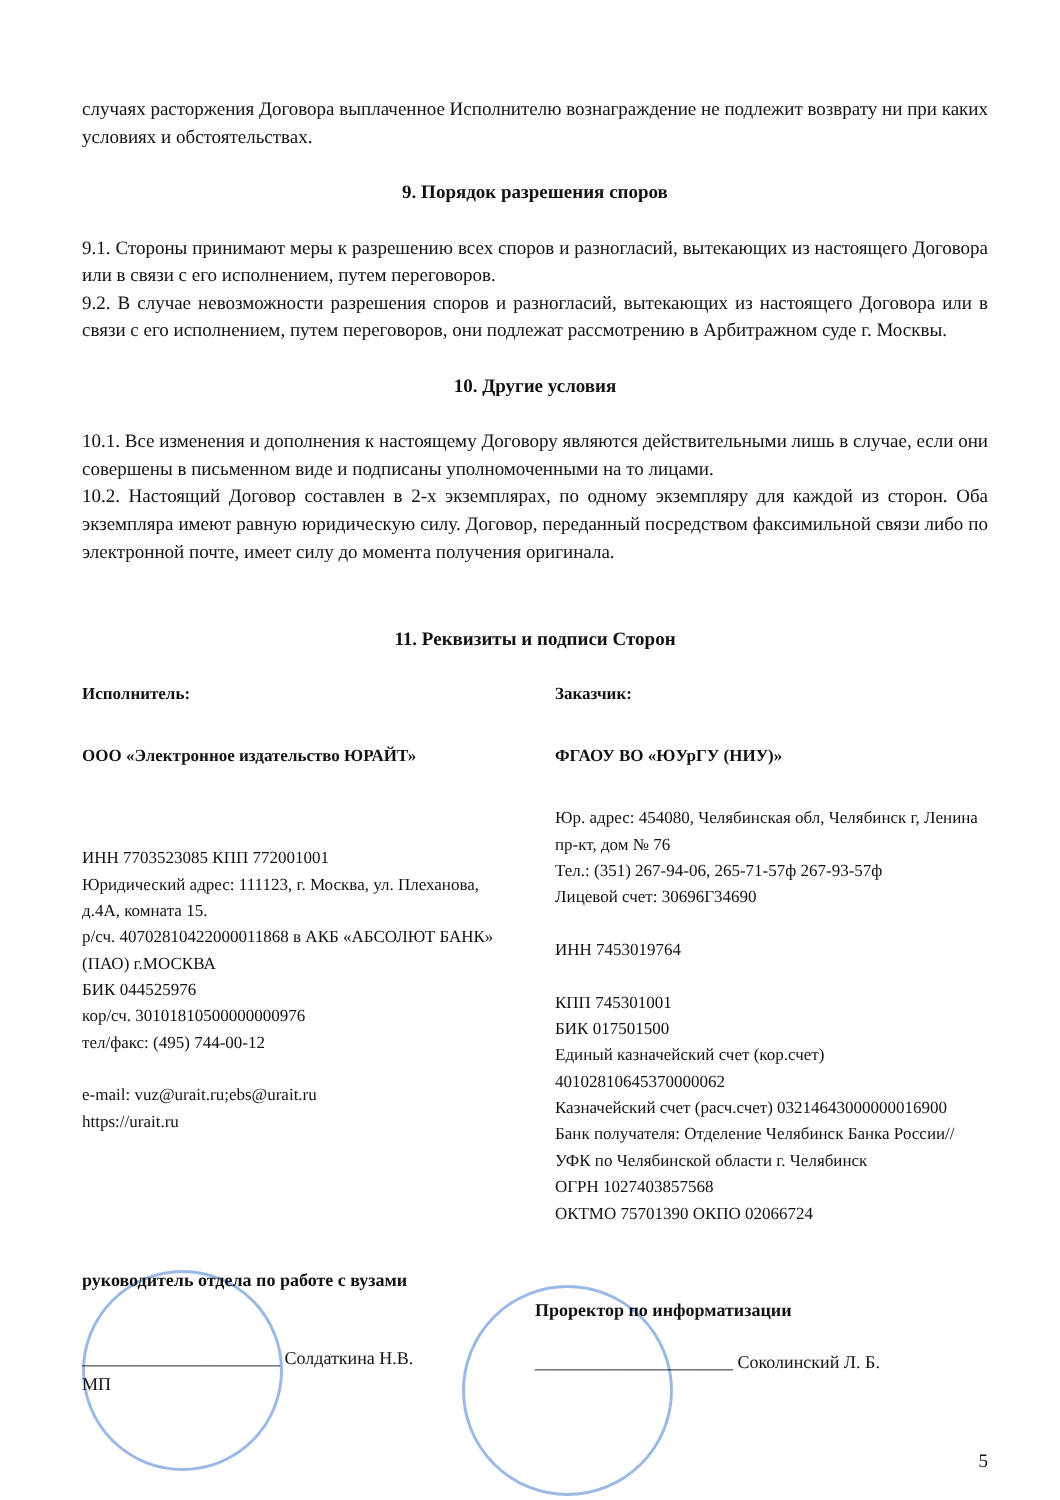случаях расторжения Договора выплаченное Исполнителю вознаграждение не подлежит возврату ни при каких условиях и обстоятельствах.
9. Порядок разрешения споров
9.1. Стороны принимают меры к разрешению всех споров и разногласий, вытекающих из настоящего Договора или в связи с его исполнением, путем переговоров.
9.2. В случае невозможности разрешения споров и разногласий, вытекающих из настоящего Договора или в связи с его исполнением, путем переговоров, они подлежат рассмотрению в Арбитражном суде г. Москвы.
10. Другие условия
10.1. Все изменения и дополнения к настоящему Договору являются действительными лишь в случае, если они совершены в письменном виде и подписаны уполномоченными на то лицами.
10.2. Настоящий Договор составлен в 2-х экземплярах, по одному экземпляру для каждой из сторон. Оба экземпляра имеют равную юридическую силу. Договор, переданный посредством факсимильной связи либо по электронной почте, имеет силу до момента получения оригинала.
11. Реквизиты и подписи Сторон
Исполнитель:
ООО «Электронное издательство ЮРАЙТ»
ИНН 7703523085 КПП 772001001
Юридический адрес: 111123, г. Москва, ул. Плеханова, д.4А, комната 15.
р/сч. 40702810422000011868 в АКБ «АБСОЛЮТ БАНК» (ПАО) г.МОСКВА
БИК 044525976
кор/сч. 30101810500000000976
тел/факс: (495) 744-00-12
e-mail: vuz@urait.ru;ebs@urait.ru
https://urait.ru
Заказчик:
ФГАОУ ВО «ЮУрГУ (НИУ)»
Юр. адрес: 454080, Челябинская обл, Челябинск г, Ленина пр-кт, дом № 76
Тел.: (351) 267-94-06, 265-71-57ф 267-93-57ф
Лицевой счет: 30696Г34690
ИНН 7453019764
КПП 745301001
БИК 017501500
Единый казначейский счет (кор.счет) 40102810645370000062
Казначейский счет (расч.счет) 03214643000000016900
Банк получателя: Отделение Челябинск Банка России//УФК по Челябинской области г. Челябинск
ОГРН 1027403857568
ОКТМО 75701390 ОКПО 02066724
руководитель отдела по работе с вузами
______________________ Солдаткина Н.В.
МП
Проректор по информатизации
______________________ Соколинский Л. Б.
5